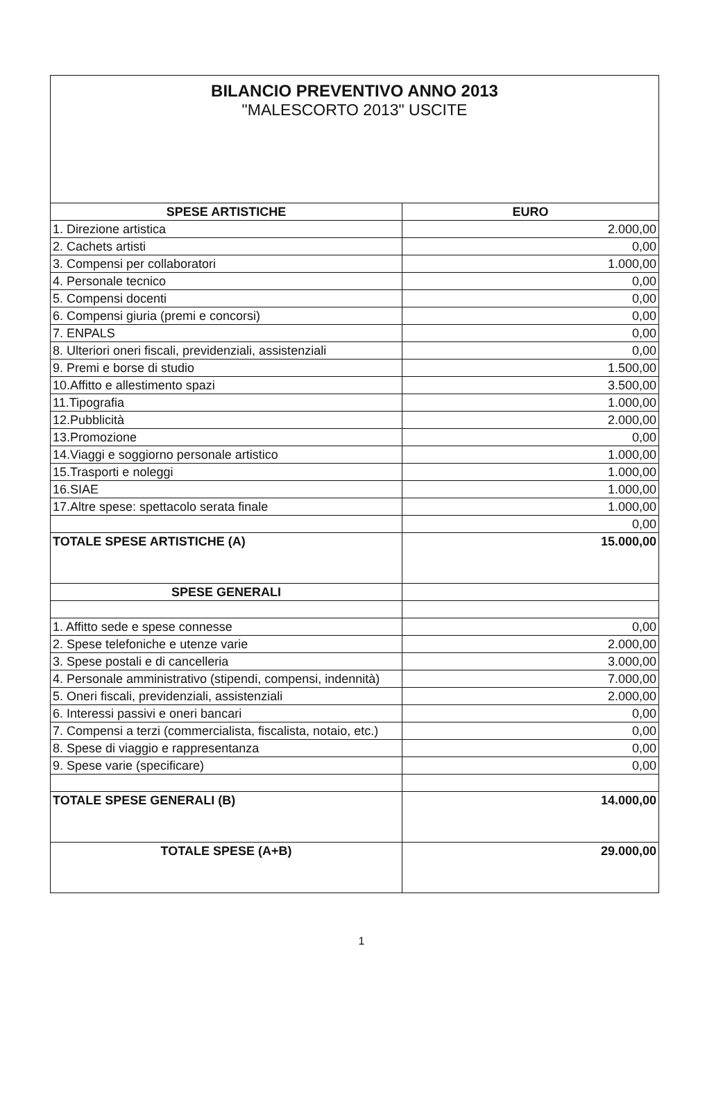BILANCIO PREVENTIVO ANNO 2013
"MALESCORTO 2013" USCITE
| SPESE ARTISTICHE | EURO |
| --- | --- |
| 1. Direzione artistica | 2.000,00 |
| 2. Cachets artisti | 0,00 |
| 3. Compensi per collaboratori | 1.000,00 |
| 4. Personale tecnico | 0,00 |
| 5. Compensi docenti | 0,00 |
| 6. Compensi giuria (premi e concorsi) | 0,00 |
| 7. ENPALS | 0,00 |
| 8. Ulteriori oneri fiscali, previdenziali, assistenziali | 0,00 |
| 9. Premi e borse di studio | 1.500,00 |
| 10.Affitto e allestimento spazi | 3.500,00 |
| 11.Tipografia | 1.000,00 |
| 12.Pubblicità | 2.000,00 |
| 13.Promozione | 0,00 |
| 14.Viaggi e soggiorno personale artistico | 1.000,00 |
| 15.Trasporti e noleggi | 1.000,00 |
| 16.SIAE | 1.000,00 |
| 17.Altre spese: spettacolo serata finale | 1.000,00 |
| | 0,00 |
| TOTALE SPESE ARTISTICHE (A) | 15.000,00 |
| SPESE GENERALI | |
| 1. Affitto sede e spese connesse | 0,00 |
| 2. Spese telefoniche e utenze varie | 2.000,00 |
| 3. Spese postali e di cancelleria | 3.000,00 |
| 4. Personale amministrativo (stipendi, compensi, indennità) | 7.000,00 |
| 5. Oneri fiscali, previdenziali, assistenziali | 2.000,00 |
| 6. Interessi passivi e oneri bancari | 0,00 |
| 7. Compensi a terzi (commercialista, fiscalista, notaio, etc.) | 0,00 |
| 8. Spese di viaggio e rappresentanza | 0,00 |
| 9. Spese varie (specificare) | 0,00 |
| TOTALE SPESE GENERALI (B) | 14.000,00 |
| TOTALE SPESE (A+B) | 29.000,00 |
1